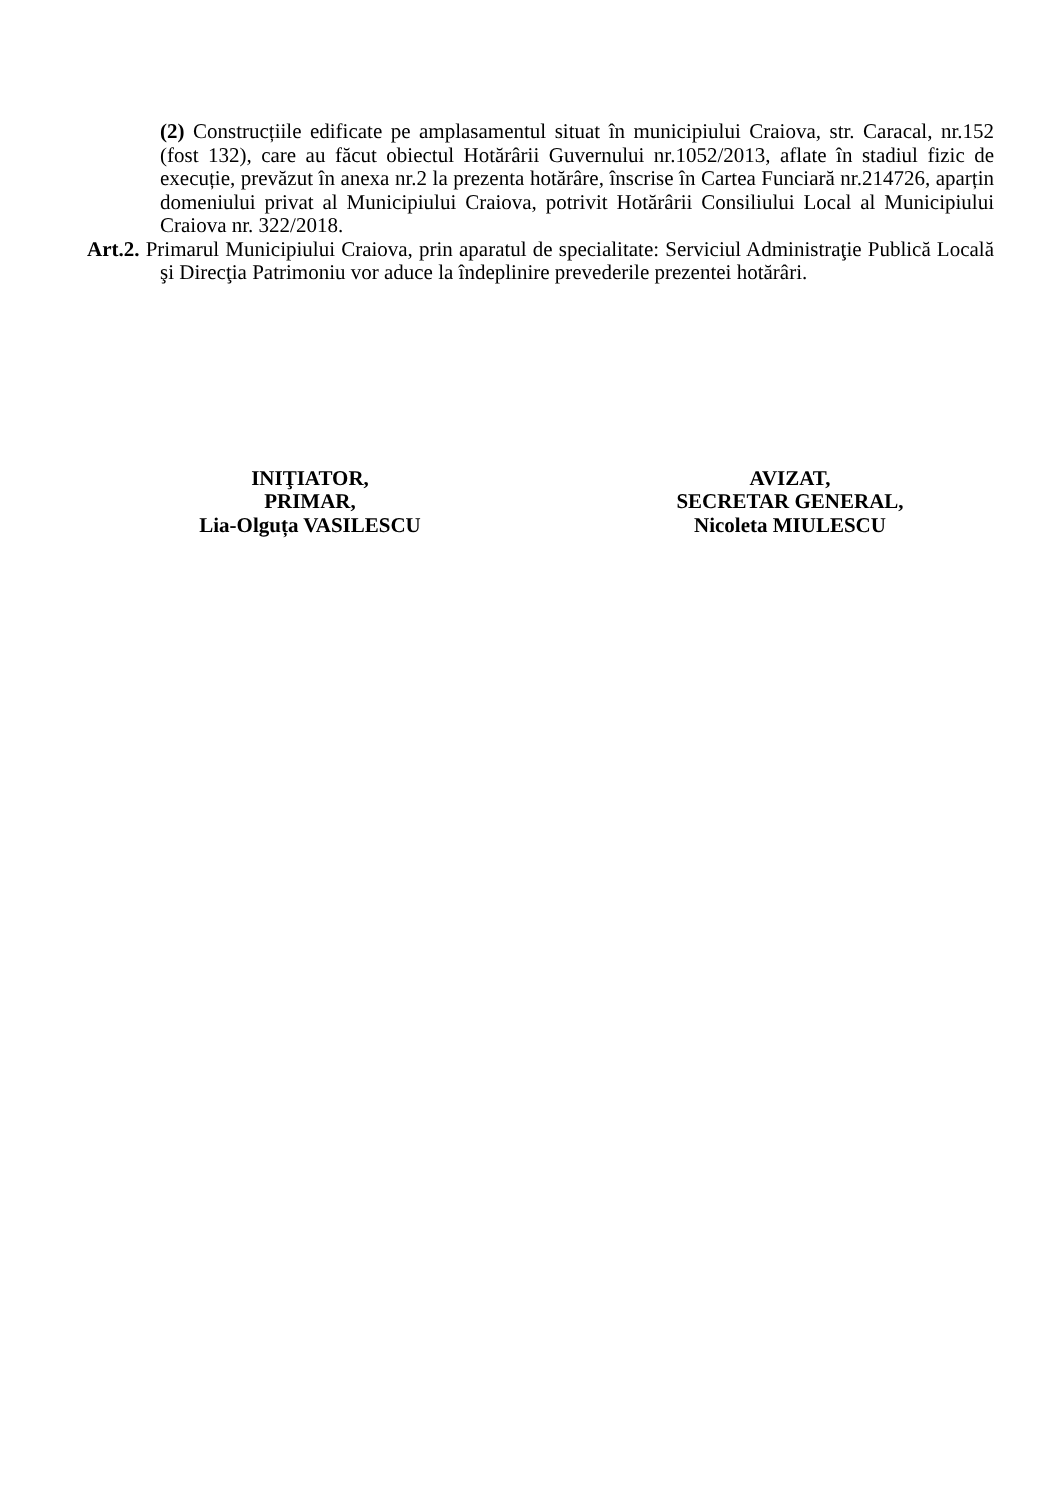(2) Construcțiile edificate pe amplasamentul situat în municipiului Craiova, str. Caracal, nr.152 (fost 132), care au făcut obiectul Hotărârii Guvernului nr.1052/2013, aflate în stadiul fizic de execuție, prevăzut în anexa nr.2 la prezenta hotărâre, înscrise în Cartea Funciară nr.214726, aparțin domeniului privat al Municipiului Craiova, potrivit Hotărârii Consiliului Local al Municipiului Craiova nr. 322/2018.
Art.2. Primarul Municipiului Craiova, prin aparatul de specialitate: Serviciul Administraţie Publică Locală şi Direcţia Patrimoniu vor aduce la îndeplinire prevederile prezentei hotărâri.
INIŢIATOR,
PRIMAR,
Lia-Olguța VASILESCU
AVIZAT,
SECRETAR GENERAL,
Nicoleta MIULESCU